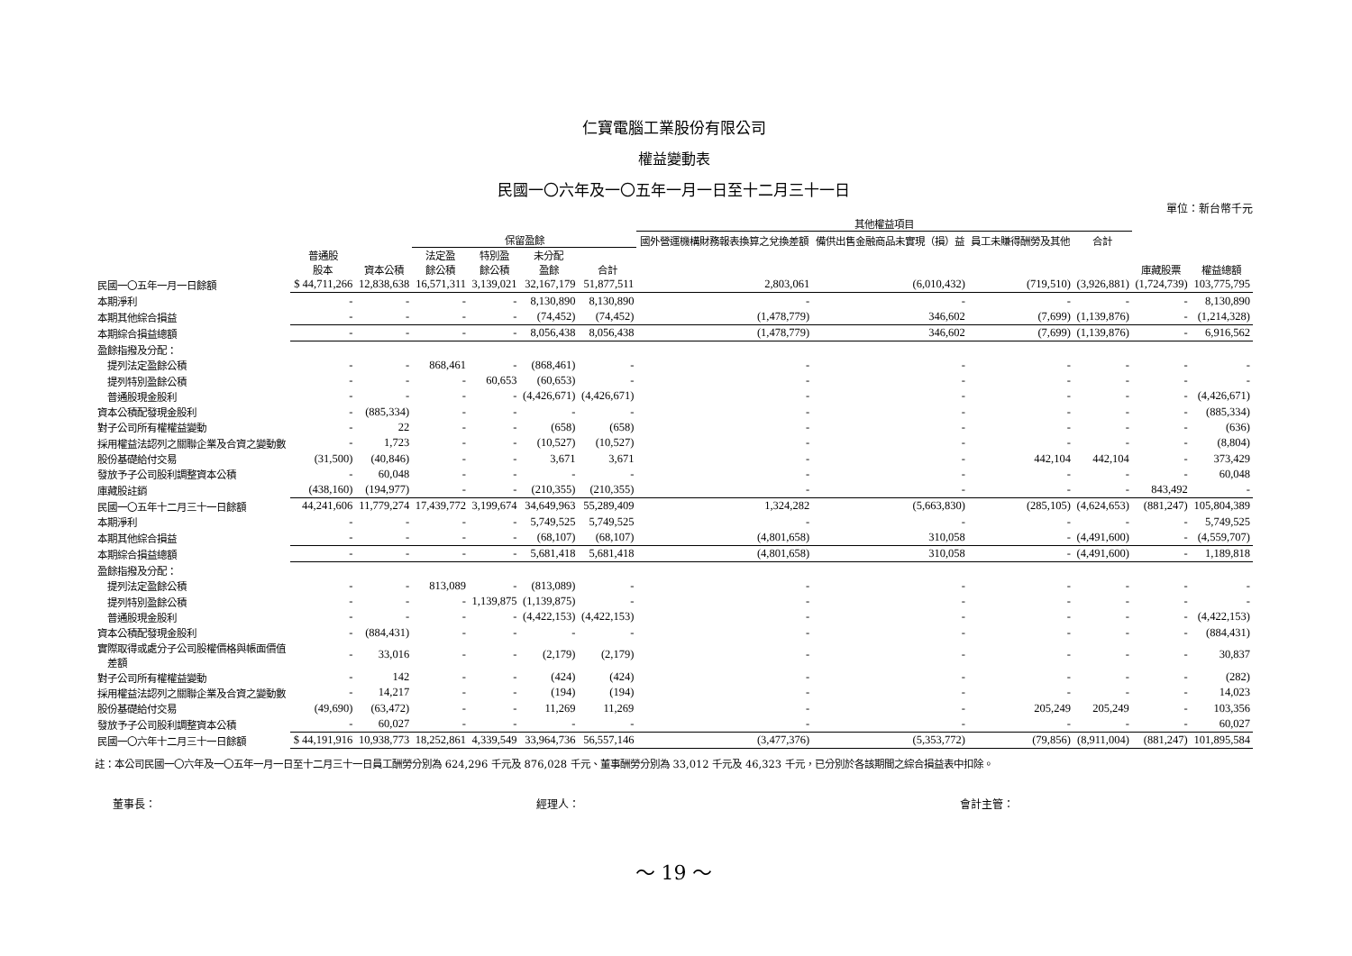仁寶電腦工業股份有限公司
權益變動表
民國一〇六年及一〇五年一月一日至十二月三十一日
單位：新台幣千元
| | | | | | | | 其他權益項目 | | | | | |
| --- | --- | --- | --- | --- | --- | --- | --- | --- | --- | --- | --- | --- |
| | | | 保留盈餘 | | | | 國外營運機構財務報表換算之兌換差額 | 備供出售金融商品未實現（損）益 | 員工未賺得酬勞及其他 | 合計 | | |
| | 普通股 股本 | 資本公積 | 法定盈 餘公積 | 特別盈 餘公積 | 未分配 盈餘 | 合計 | | | | | 庫藏股票 | 權益總額 |
| 民國一〇五年一月一日餘額 | $ 44,711,266 | 12,838,638 | 16,571,311 | 3,139,021 | 32,167,179 | 51,877,511 | 2,803,061 | (6,010,432) | (719,510) | (3,926,881) | (1,724,739) | 103,775,795 |
| 本期淨利 | - | - | - | - | 8,130,890 | 8,130,890 | - | - | - | - | - | 8,130,890 |
| 本期其他綜合損益 | - | - | - | - | (74,452) | (74,452) | (1,478,779) | 346,602 | (7,699) | (1,139,876) | - | (1,214,328) |
| 本期綜合損益總額 | - | - | - | - | 8,056,438 | 8,056,438 | (1,478,779) | 346,602 | (7,699) | (1,139,876) | - | 6,916,562 |
| 盈餘指撥及分配： | | | | | | | | | | | | |
| 提列法定盈餘公積 | - | - | 868,461 | - | (868,461) | - | - | - | - | - | - | - |
| 提列特別盈餘公積 | - | - | - | 60,653 | (60,653) | - | - | - | - | - | - | - |
| 普通股現金股利 | - | - | - | - | (4,426,671) | (4,426,671) | - | - | - | - | - | (4,426,671) |
| 資本公積配發現金股利 | - | (885,334) | - | - | - | - | - | - | - | - | - | (885,334) |
| 對子公司所有權權益變動 | - | 22 | - | - | (658) | (658) | - | - | - | - | - | (636) |
| 採用權益法認列之關聯企業及合資之變動數 | - | 1,723 | - | - | (10,527) | (10,527) | - | - | - | - | - | (8,804) |
| 股份基礎給付交易 | (31,500) | (40,846) | - | - | 3,671 | 3,671 | - | - | 442,104 | 442,104 | - | 373,429 |
| 發放予子公司股利調整資本公積 | - | 60,048 | - | - | - | - | - | - | - | - | - | 60,048 |
| 庫藏股註銷 | (438,160) | (194,977) | - | - | (210,355) | (210,355) | - | - | - | - | 843,492 | - |
| 民國一〇五年十二月三十一日餘額 | 44,241,606 | 11,779,274 | 17,439,772 | 3,199,674 | 34,649,963 | 55,289,409 | 1,324,282 | (5,663,830) | (285,105) | (4,624,653) | (881,247) | 105,804,389 |
| 本期淨利 | - | - | - | - | 5,749,525 | 5,749,525 | - | - | - | - | - | 5,749,525 |
| 本期其他綜合損益 | - | - | - | - | (68,107) | (68,107) | (4,801,658) | 310,058 | - | (4,491,600) | - | (4,559,707) |
| 本期綜合損益總額 | - | - | - | - | 5,681,418 | 5,681,418 | (4,801,658) | 310,058 | - | (4,491,600) | - | 1,189,818 |
| 盈餘指撥及分配： | | | | | | | | | | | | |
| 提列法定盈餘公積 | - | - | 813,089 | - | (813,089) | - | - | - | - | - | - | - |
| 提列特別盈餘公積 | - | - | - | 1,139,875 | (1,139,875) | - | - | - | - | - | - | - |
| 普通股現金股利 | - | - | - | - | (4,422,153) | (4,422,153) | - | - | - | - | - | (4,422,153) |
| 資本公積配發現金股利 | - | (884,431) | - | - | - | - | - | - | - | - | - | (884,431) |
| 實際取得或處分子公司股權價格與帳面價值 差額 | - | 33,016 | - | - | (2,179) | (2,179) | - | - | - | - | - | 30,837 |
| 對子公司所有權權益變動 | - | 142 | - | - | (424) | (424) | - | - | - | - | - | (282) |
| 採用權益法認列之關聯企業及合資之變動數 | - | 14,217 | - | - | (194) | (194) | - | - | - | - | - | 14,023 |
| 股份基礎給付交易 | (49,690) | (63,472) | - | - | 11,269 | 11,269 | - | - | 205,249 | 205,249 | - | 103,356 |
| 發放予子公司股利調整資本公積 | - | 60,027 | - | - | - | - | - | - | - | - | - | 60,027 |
| 民國一〇六年十二月三十一日餘額 | $ 44,191,916 | 10,938,773 | 18,252,861 | 4,339,549 | 33,964,736 | 56,557,146 | (3,477,376) | (5,353,772) | (79,856) | (8,911,004) | (881,247) | 101,895,584 |
註：本公司民國一〇六年及一〇五年一月一日至十二月三十一日員工酬勞分別為 624,296 千元及 876,028 千元、董事酬勞分別為 33,012 千元及 46,323 千元，已分別於各該期間之綜合損益表中扣除。
董事長： 經理人： 會計主管：
～ 19 ～